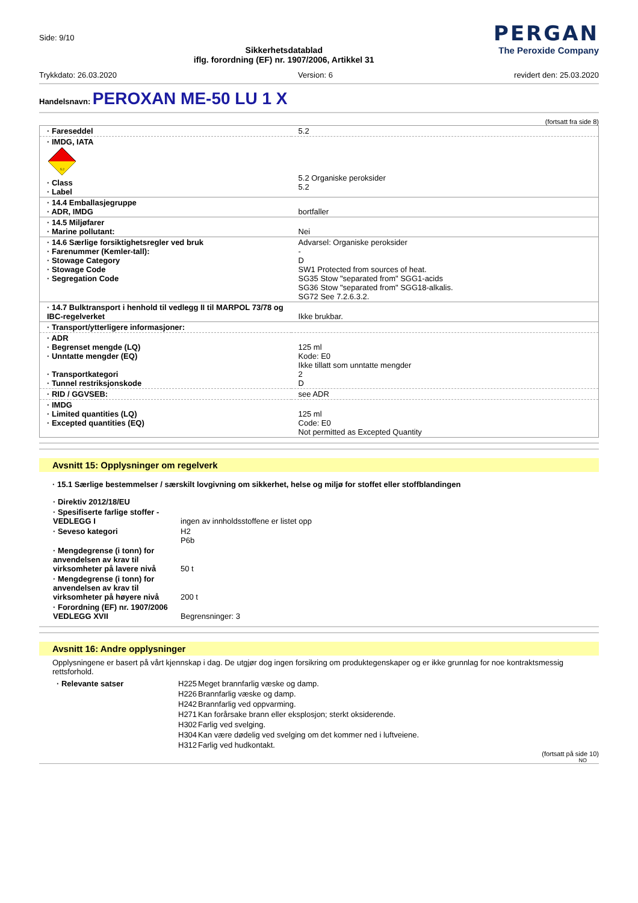Side: 9/10
Sikkerhetsdatablad
iflg. forordning (EF) nr. 1907/2006, Artikkel 31
PERGAN
The Peroxide Company
Trykkdato: 26.03.2020 Version: 6 revidert den: 25.03.2020
Handelsnavn: PEROXAN ME-50 LU 1 X
(fortsatt fra side 8)
| · Fareseddel | 5.2 |
| · IMDG, IATA 5.2 · Class · Label | 5.2 Organiske peroksider 5.2 |
| · 14.4 Emballasjegruppe · ADR, IMDG | bortfaller |
| · 14.5 Miljøfarer · Marine pollutant: | Nei |
| · 14.6 Særlige forsiktighetsregler ved bruk · Farenummer (Kemler-tall): · Stowage Category · Stowage Code · Segregation Code | Advarsel: Organiske peroksider - D SW1 Protected from sources of heat. SG35 Stow "separated from" SGG1-acids SG36 Stow "separated from" SGG18-alkalis. SG72 See 7.2.6.3.2. |
| · 14.7 Bulktransport i henhold til vedlegg II til MARPOL 73/78 og IBC-regelverket | Ikke brukbar. |
| · Transport/ytterligere informasjoner: | |
| · ADR · Begrenset mengde (LQ) · Unntatte mengder (EQ) · Transportkategori · Tunnel restriksjonskode | 125 ml Kode: E0 Ikke tillatt som unntatte mengder 2 D |
| · RID / GGVSEB: | see ADR |
| · IMDG · Limited quantities (LQ) · Excepted quantities (EQ) | 125 ml Code: E0 Not permitted as Excepted Quantity |
Avsnitt 15: Opplysninger om regelverk
· 15.1 Særlige bestemmelser / særskilt lovgivning om sikkerhet, helse og miljø for stoffet eller stoffblandingen
| · Direktiv 2012/18/EU | |
| · Spesifiserte farlige stoffer - VEDLEGG I | ingen av innholdsstoffene er listet opp |
| · Seveso kategori | H2 P6b |
| · Mengdegrense (i tonn) for anvendelsen av krav til virksomheter på lavere nivå | 50 t |
| · Mengdegrense (i tonn) for anvendelsen av krav til virksomheter på høyere nivå | 200 t |
| · Forordning (EF) nr. 1907/2006 VEDLEGG XVII | Begrensninger: 3 |
Avsnitt 16: Andre opplysninger
Opplysningene er basert på vårt kjennskap i dag. De utgjør dog ingen forsikring om produktegenskaper og er ikke grunnlag for noe kontraktsmessig rettsforhold.
| · Relevante satser | H225 | Meget brannfarlig væske og damp. |
| | H226 | Brannfarlig væske og damp. |
| | H242 | Brannfarlig ved oppvarming. |
| | H271 | Kan forårsake brann eller eksplosjon; sterkt oksiderende. |
| | H302 | Farlig ved svelging. |
| | H304 | Kan være dødelig ved svelging om det kommer ned i luftveiene. |
| | H312 | Farlig ved hudkontakt. |
(fortsatt på side 10)
NO